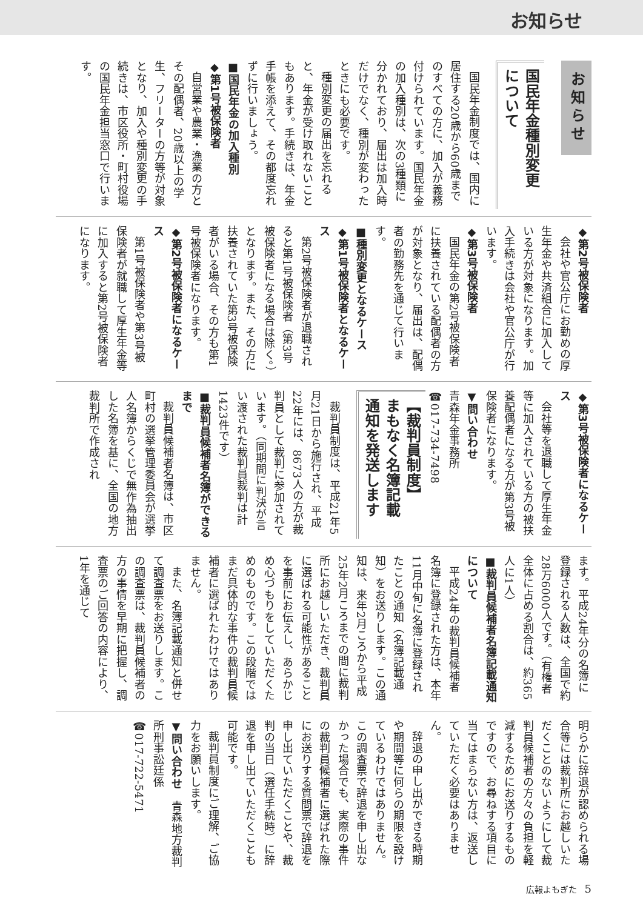お知らせ
お知らせ
国民年金種別変更
について
国民年金制度では、国内に居住する20歳から60歳までのすべての方に、加入が義務付けられています。国民年金の加入種別は、次の3種類に分かれており、届出は加入時だけでなく、種別が変わったときにも必要です。
種別変更の届出を忘れると、年金が受け取れないこともあります。手続きは、年金手帳を添えて、その都度忘れずに行いましょう。
■国民年金の加入種別
◆第1号被保険者
自営業や農業・漁業の方とその配偶者、20歳以上の学生、フリーターの方等が対象となり、加入や種別変更の手続きは、市区役所・町村役場の国民年金担当窓口で行います。
◆第2号被保険者
会社や官公庁にお勤めの厚生年金や共済組合に加入している方が対象になります。加入手続きは会社や官公庁が行います。
◆第3号被保険者
国民年金の第2号被保険者に扶養されている配偶者の方が対象となり、届出は、配偶者の勤務先を通じて行います。
■種別変更となるケース
◆第1号被保険者となるケース
第2号被保険者が退職されると第1号被保険者（第3号被保険者になる場合は除く。）となります。また、その方に扶養されていた第3号被保険者がいる場合、その方も第1号被保険者になります。
◆第2号被保険者になるケース
第1号被保険者や第3号被保険者が就職して厚生年金等に加入すると第2号被保険者になります。
◆第3号被保険者になるケース
会社等を退職して厚生年金等に加入されている方の被扶養配偶者になる方が第3号被保険者になります。
▼問い合わせ
青森年金事務所
☎017-734-7498
【裁判員制度】
まもなく名簿記載
通知を発送します
裁判員制度は、平成21年5月21日から施行され、平成22年には、8673人の方が裁判員として裁判に参加されています。（同期間に判決が言い渡された裁判員裁判は計1423件です）
■裁判員候補者名簿ができるまで
裁判員候補者名簿は、市区町村の選挙管理委員会が選挙人名簿からくじで無作為抽出した名簿を基に、全国の地方裁判所で作成され
ます。平成24年分の名簿に登録される人数は、全国で約28万6000人です。（有権者全体に占める割合は、約365人に1人）
■裁判員候補者名簿記載通知について
平成24年の裁判員候補者名簿に登録された方は、本年11月中旬に名簿に登録されたことの通知（名簿記載通知）をお送りします。この通知は、来年2月ころから平成25年2月ころまでの間に裁判所にお越しいただき、裁判員に選ばれる可能性があることを事前にお伝えし、あらかじめ心づもりをしていただくためのものです。この段階ではまだ具体的な事件の裁判員候補者に選ばれたわけではありません。
また、名簿記載通知と併せて調査票をお送りします。この調査票は、裁判員候補者の方の事情を早期に把握し、調査票のご回答の内容により、1年を通じて
明らかに辞退が認められる場合等には裁判所にお越しいただくことのないようにして裁判員候補者の方々の負担を軽減するためにお送りするものですので、お尋ねする項目に当てはまらない方は、返送していただく必要はありません。
辞退の申し出ができる時期や期間等に何らの期限を設けているわけではありません。この調査票で辞退を申し出なかった場合でも、実際の事件の裁判員候補者に選ばれた際にお送りする質問票で辞退を申し出ていただくことや、裁判の当日（選任手続時）に辞退を申し出ていただくことも可能です。
裁判員制度にご理解、ご協力をお願いします。
▼問い合わせ　青森地方裁判所刑事訟廷係
☎017-722-5471
広報よもぎた 5